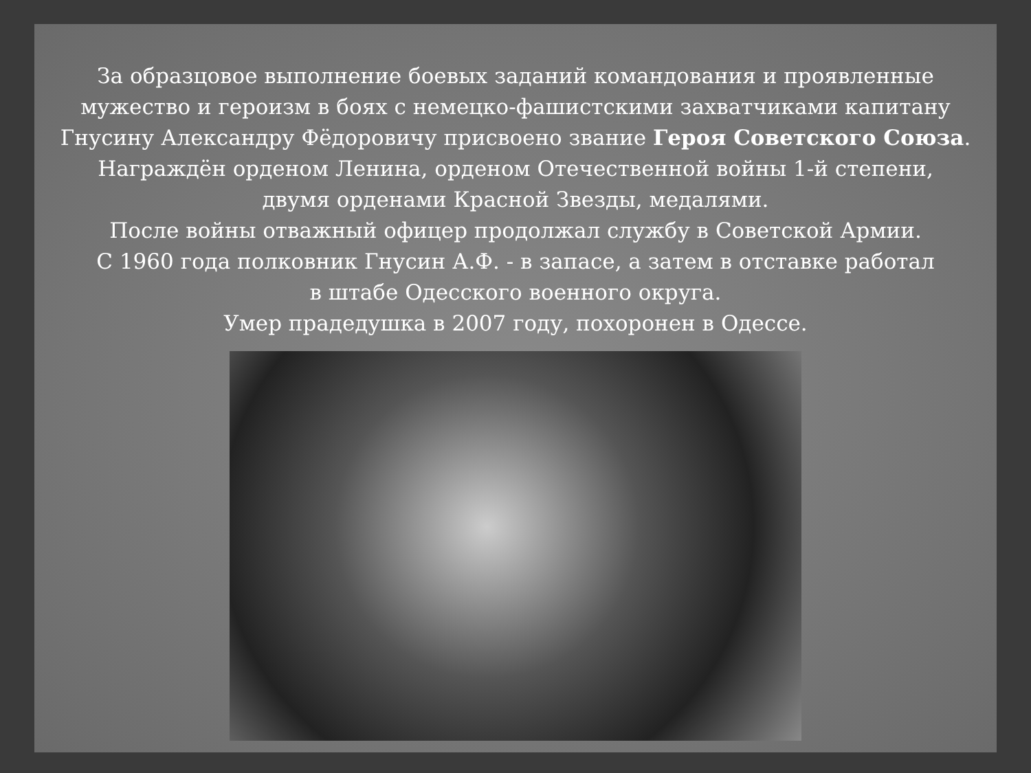За образцовое выполнение боевых заданий командования и проявленные
мужество и героизм в боях с немецко-фашистскими захватчиками капитану
Гнусину Александру Фёдоровичу присвоено звание Героя Советского Союза.
Награждён орденом Ленина, орденом Отечественной войны 1-й степени,
двумя орденами Красной Звезды, медалями.
После войны отважный офицер продолжал службу в Советской Армии.
С 1960 года полковник Гнусин А.Ф. - в запасе, а затем в отставке работал
в штабе Одесского военного округа.
Умер прадедушка в 2007 году, похоронен в Одессе.